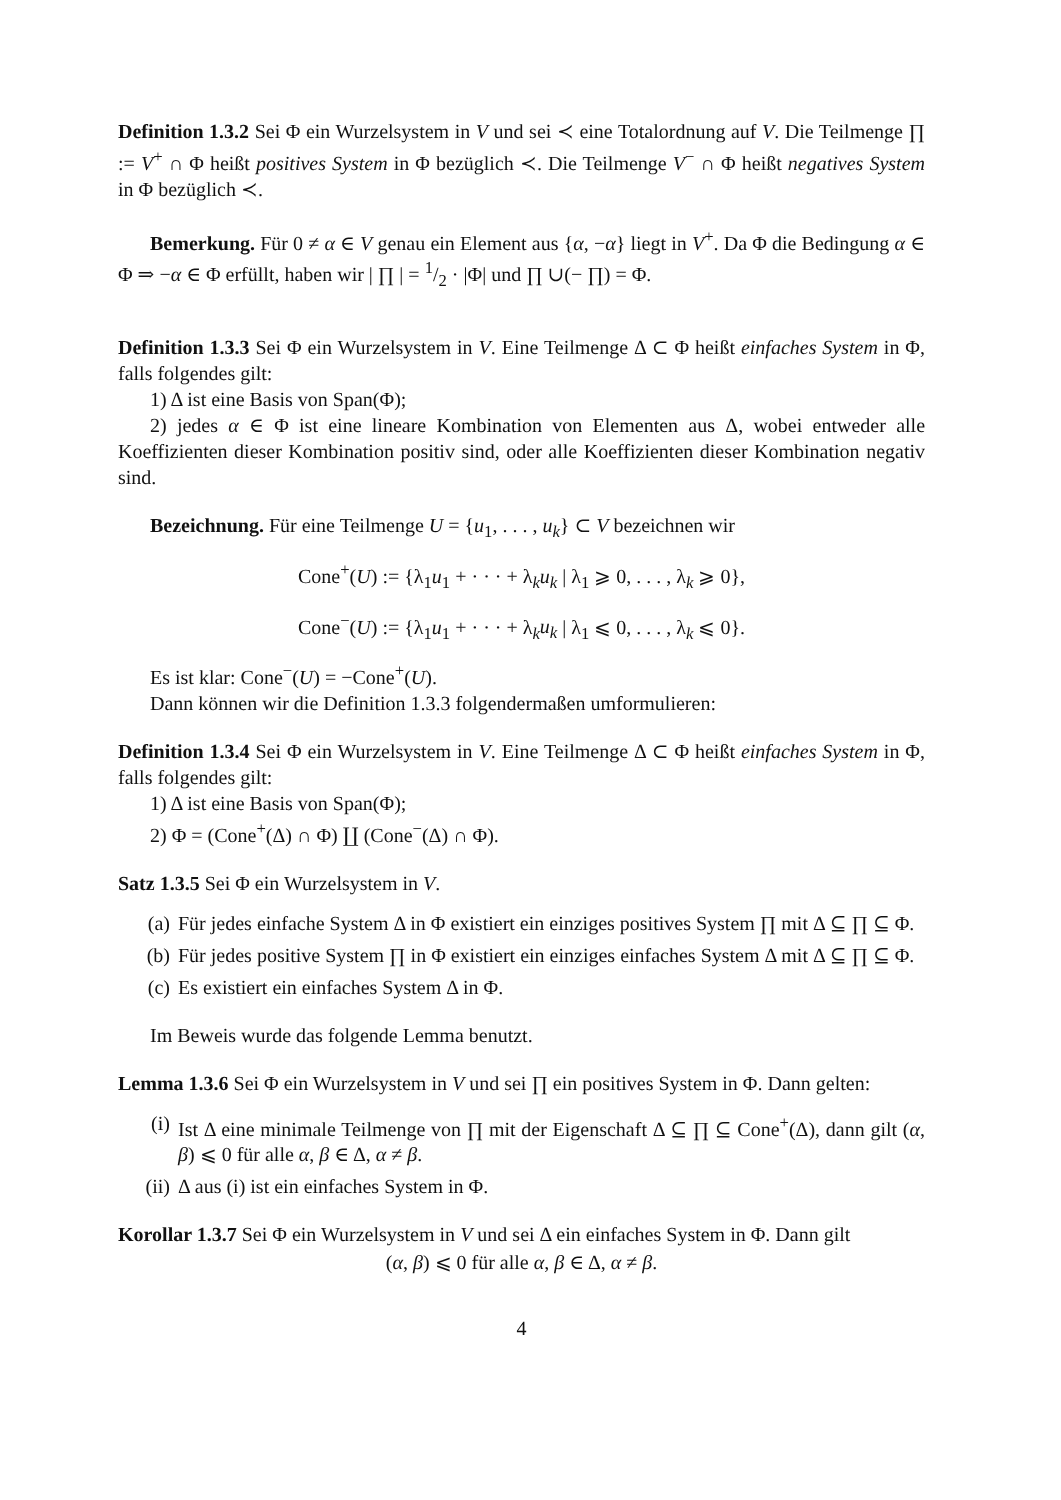Definition 1.3.2 Sei Φ ein Wurzelsystem in V und sei ≺ eine Totalordnung auf V. Die Teilmenge ∏ := V<sup>+</sup> ∩ Φ heißt positives System in Φ bezüglich ≺. Die Teilmenge V<sup>−</sup> ∩ Φ heißt negatives System in Φ bezüglich ≺.
Bemerkung. Für 0 ≠ α ∈ V genau ein Element aus {α, −α} liegt in V<sup>+</sup>. Da Φ die Bedingung α ∈ Φ ⇒ −α ∈ Φ erfüllt, haben wir | ∏ | = 1/2 · |Φ| und ∏ ∪(− ∏) = Φ.
Definition 1.3.3 Sei Φ ein Wurzelsystem in V. Eine Teilmenge Δ ⊂ Φ heißt einfaches System in Φ, falls folgendes gilt:
1) Δ ist eine Basis von Span(Φ);
2) jedes α ∈ Φ ist eine lineare Kombination von Elementen aus Δ, wobei entweder alle Koeffizienten dieser Kombination positiv sind, oder alle Koeffizienten dieser Kombination negativ sind.
Bezeichnung. Für eine Teilmenge U = {u<sub>1</sub>, . . . , u<sub>k</sub>} ⊂ V bezeichnen wir
Cone<sup>+</sup>(U) := {λ<sub>1</sub>u<sub>1</sub> + · · · + λ<sub>k</sub>u<sub>k</sub> | λ<sub>1</sub> ⩾ 0, . . . , λ<sub>k</sub> ⩾ 0},
Cone<sup>−</sup>(U) := {λ<sub>1</sub>u<sub>1</sub> + · · · + λ<sub>k</sub>u<sub>k</sub> | λ<sub>1</sub> ⩽ 0, . . . , λ<sub>k</sub> ⩽ 0}.
Es ist klar: Cone<sup>−</sup>(U) = −Cone<sup>+</sup>(U).
Dann können wir die Definition 1.3.3 folgendermaßen umformulieren:
Definition 1.3.4 Sei Φ ein Wurzelsystem in V. Eine Teilmenge Δ ⊂ Φ heißt einfaches System in Φ, falls folgendes gilt:
1) Δ ist eine Basis von Span(Φ);
2) Φ = (Cone<sup>+</sup>(Δ) ∩ Φ) ∐ (Cone<sup>−</sup>(Δ) ∩ Φ).
Satz 1.3.5 Sei Φ ein Wurzelsystem in V.
(a) Für jedes einfache System Δ in Φ existiert ein einziges positives System ∏ mit Δ ⊆ ∏ ⊆ Φ.
(b) Für jedes positive System ∏ in Φ existiert ein einziges einfaches System Δ mit Δ ⊆ ∏ ⊆ Φ.
(c) Es existiert ein einfaches System Δ in Φ.
Im Beweis wurde das folgende Lemma benutzt.
Lemma 1.3.6 Sei Φ ein Wurzelsystem in V und sei ∏ ein positives System in Φ. Dann gelten:
(i) Ist Δ eine minimale Teilmenge von ∏ mit der Eigenschaft Δ ⊆ ∏ ⊆ Cone<sup>+</sup>(Δ), dann gilt (α, β) ⩽ 0 für alle α, β ∈ Δ, α ≠ β.
(ii) Δ aus (i) ist ein einfaches System in Φ.
Korollar 1.3.7 Sei Φ ein Wurzelsystem in V und sei Δ ein einfaches System in Φ. Dann gilt
(α, β) ⩽ 0 für alle α, β ∈ Δ, α ≠ β.
4